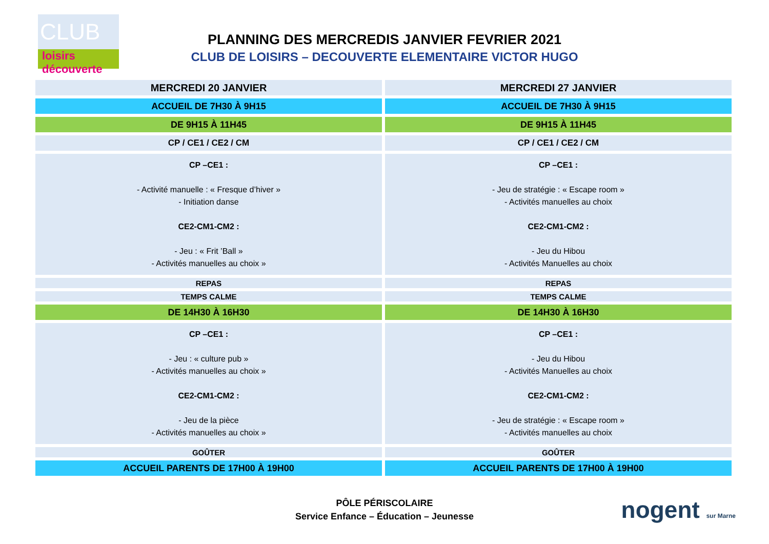CLUB
loisirs
découverte
PLANNING DES MERCREDIS JANVIER FEVRIER 2021
CLUB DE LOISIRS – DECOUVERTE ELEMENTAIRE VICTOR HUGO
| MERCREDI 20 JANVIER | MERCREDI 27 JANVIER |
| ACCUEIL DE 7H30 À 9H15 | ACCUEIL DE 7H30 À 9H15 |
| DE 9H15 À 11H45 | DE 9H15 À 11H45 |
| CP / CE1 / CE2 / CM | CP / CE1 / CE2 / CM |
| CP –CE1 : - Activité manuelle : « Fresque d’hiver » - Initiation danse CE2-CM1-CM2 : - Jeu : « Frit ’Ball » - Activités manuelles au choix » | CP –CE1 : - Jeu de stratégie : « Escape room » - Activités manuelles au choix CE2-CM1-CM2 : - Jeu du Hibou - Activités Manuelles au choix |
| REPAS | REPAS |
| TEMPS CALME | TEMPS CALME |
| DE 14H30 À 16H30 | DE 14H30 À 16H30 |
| CP –CE1 : - Jeu : « culture pub » - Activités manuelles au choix » CE2-CM1-CM2 : - Jeu de la pièce - Activités manuelles au choix » | CP –CE1 : - Jeu du Hibou - Activités Manuelles au choix CE2-CM1-CM2 : - Jeu de stratégie : « Escape room » - Activités manuelles au choix |
| GOÛTER | GOÛTER |
| ACCUEIL PARENTS DE 17H00 À 19H00 | ACCUEIL PARENTS DE 17H00 À 19H00 |
PÔLE PÉRISCOLAIRE
Service Enfance – Éducation – Jeunesse
nogent sur Marne